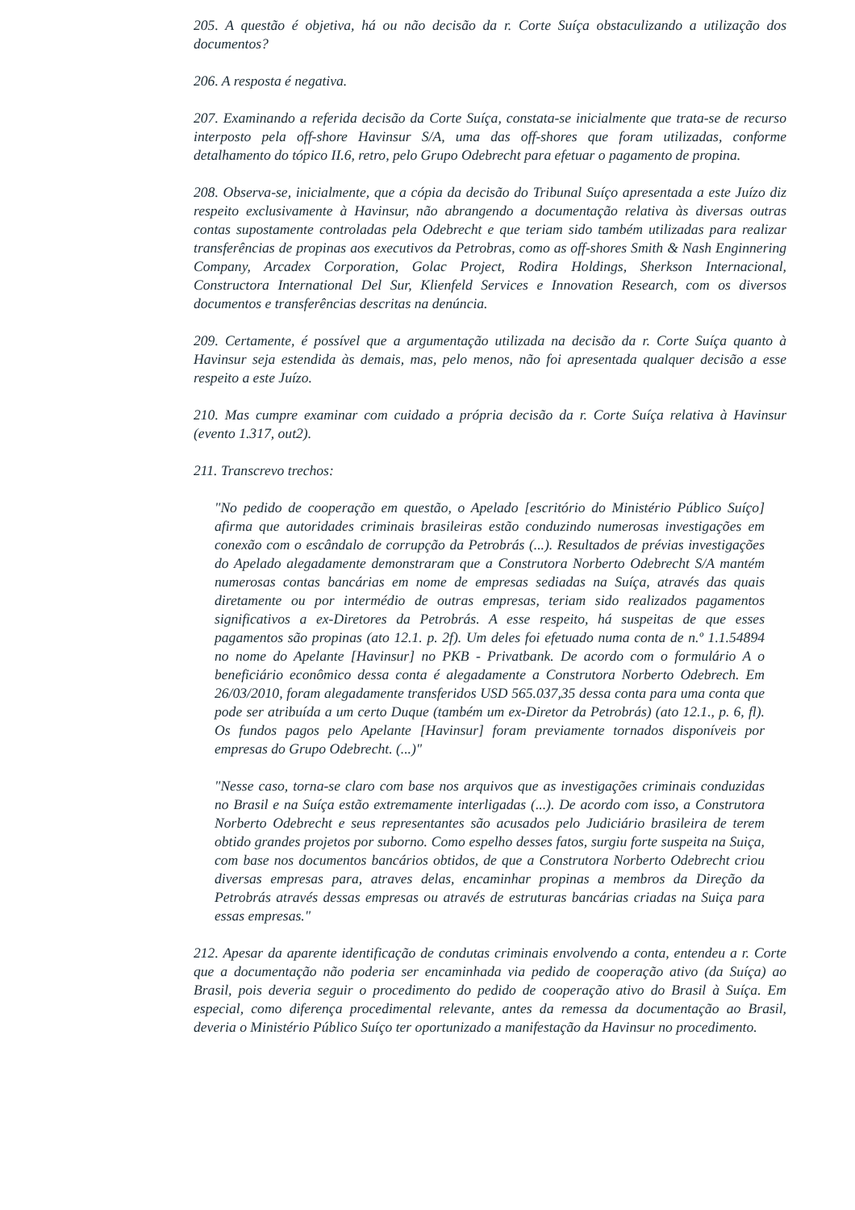205. A questão é objetiva, há ou não decisão da r. Corte Suíça obstaculizando a utilização dos documentos?
206. A resposta é negativa.
207. Examinando a referida decisão da Corte Suíça, constata-se inicialmente que trata-se de recurso interposto pela off-shore Havinsur S/A, uma das off-shores que foram utilizadas, conforme detalhamento do tópico II.6, retro, pelo Grupo Odebrecht para efetuar o pagamento de propina.
208. Observa-se, inicialmente, que a cópia da decisão do Tribunal Suíço apresentada a este Juízo diz respeito exclusivamente à Havinsur, não abrangendo a documentação relativa às diversas outras contas supostamente controladas pela Odebrecht e que teriam sido também utilizadas para realizar transferências de propinas aos executivos da Petrobras, como as off-shores Smith & Nash Enginnering Company, Arcadex Corporation, Golac Project, Rodira Holdings, Sherkson Internacional, Constructora International Del Sur, Klienfeld Services e Innovation Research, com os diversos documentos e transferências descritas na denúncia.
209. Certamente, é possível que a argumentação utilizada na decisão da r. Corte Suíça quanto à Havinsur seja estendida às demais, mas, pelo menos, não foi apresentada qualquer decisão a esse respeito a este Juízo.
210. Mas cumpre examinar com cuidado a própria decisão da r. Corte Suíça relativa à Havinsur (evento 1.317, out2).
211. Transcrevo trechos:
"No pedido de cooperação em questão, o Apelado [escritório do Ministério Público Suíço] afirma que autoridades criminais brasileiras estão conduzindo numerosas investigações em conexão com o escândalo de corrupção da Petrobrás (...). Resultados de prévias investigações do Apelado alegadamente demonstraram que a Construtora Norberto Odebrecht S/A mantém numerosas contas bancárias em nome de empresas sediadas na Suíça, através das quais diretamente ou por intermédio de outras empresas, teriam sido realizados pagamentos significativos a ex-Diretores da Petrobrás. A esse respeito, há suspeitas de que esses pagamentos são propinas (ato 12.1. p. 2f). Um deles foi efetuado numa conta de n.º 1.1.54894 no nome do Apelante [Havinsur] no PKB - Privatbank. De acordo com o formulário A o beneficiário econômico dessa conta é alegadamente a Construtora Norberto Odebrech. Em 26/03/2010, foram alegadamente transferidos USD 565.037,35 dessa conta para uma conta que pode ser atribuída a um certo Duque (também um ex-Diretor da Petrobrás) (ato 12.1., p. 6, fl). Os fundos pagos pelo Apelante [Havinsur] foram previamente tornados disponíveis por empresas do Grupo Odebrecht. (...)"
"Nesse caso, torna-se claro com base nos arquivos que as investigações criminais conduzidas no Brasil e na Suíça estão extremamente interligadas (...). De acordo com isso, a Construtora Norberto Odebrecht e seus representantes são acusados pelo Judiciário brasileira de terem obtido grandes projetos por suborno. Como espelho desses fatos, surgiu forte suspeita na Suiça, com base nos documentos bancários obtidos, de que a Construtora Norberto Odebrecht criou diversas empresas para, atraves delas, encaminhar propinas a membros da Direção da Petrobrás através dessas empresas ou através de estruturas bancárias criadas na Suiça para essas empresas."
212. Apesar da aparente identificação de condutas criminais envolvendo a conta, entendeu a r. Corte que a documentação não poderia ser encaminhada via pedido de cooperação ativo (da Suíça) ao Brasil, pois deveria seguir o procedimento do pedido de cooperação ativo do Brasil à Suíça. Em especial, como diferença procedimental relevante, antes da remessa da documentação ao Brasil, deveria o Ministério Público Suíço ter oportunizado a manifestação da Havinsur no procedimento.